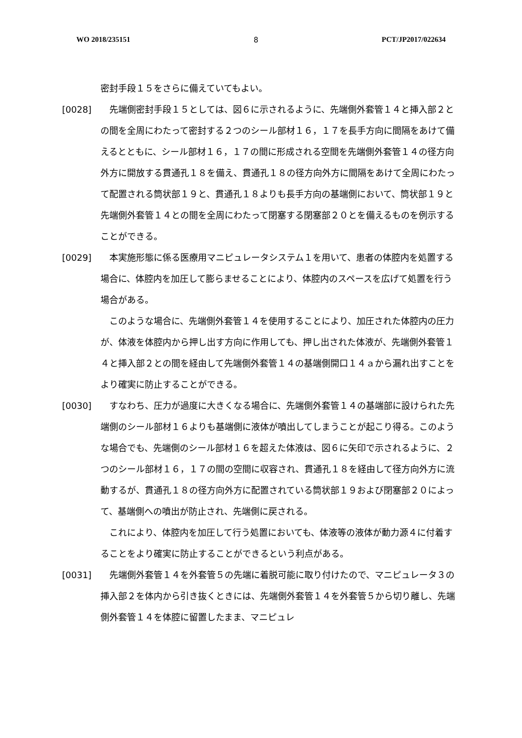WO 2018/235151 8 PCT/JP2017/022634
密封手段１５をさらに備えていてもよい。
[0028]　先端側密封手段１５としては、図６に示されるように、先端側外套管１４と挿入部２との間を全周にわたって密封する２つのシール部材１６，１７を長手方向に間隔をあけて備えるとともに、シール部材１６，１７の間に形成される空間を先端側外套管１４の径方向外方に開放する貫通孔１８を備え、貫通孔１８の径方向外方に間隔をあけて全周にわたって配置される筒状部１９と、貫通孔１８よりも長手方向の基端側において、筒状部１９と先端側外套管１４との間を全周にわたって閉塞する閉塞部２０とを備えるものを例示することができる。
[0029]　本実施形態に係る医療用マニピュレータシステム１を用いて、患者の体腔内を処置する場合に、体腔内を加圧して膨らませることにより、体腔内のスペースを広げて処置を行う場合がある。
　このような場合に、先端側外套管１４を使用することにより、加圧された体腔内の圧力が、体液を体腔内から押し出す方向に作用しても、押し出された体液が、先端側外套管１４と挿入部２との間を経由して先端側外套管１４の基端側開口１４ａから漏れ出すことをより確実に防止することができる。
[0030]　すなわち、圧力が過度に大きくなる場合に、先端側外套管１４の基端部に設けられた先端側のシール部材１６よりも基端側に液体が噴出してしまうことが起こり得る。このような場合でも、先端側のシール部材１６を超えた体液は、図６に矢印で示されるように、２つのシール部材１６，１７の間の空間に収容され、貫通孔１８を経由して径方向外方に流動するが、貫通孔１８の径方向外方に配置されている筒状部１９および閉塞部２０によって、基端側への噴出が防止され、先端側に戻される。
　これにより、体腔内を加圧して行う処置においても、体液等の液体が動力源４に付着することをより確実に防止することができるという利点がある。
[0031]　先端側外套管１４を外套管５の先端に着脱可能に取り付けたので、マニピュレータ３の挿入部２を体内から引き抜くときには、先端側外套管１４を外套管５から切り離し、先端側外套管１４を体腔に留置したまま、マニピュレ